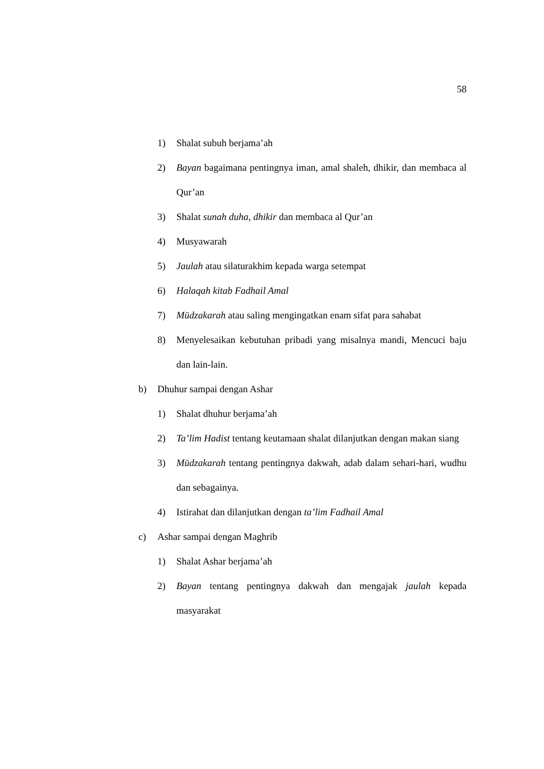58
1) Shalat subuh berjama’ah
2) Bayan bagaimana pentingnya iman, amal shaleh, dhikir, dan membaca al Qur’an
3) Shalat sunah duha, dhikir dan membaca al Qur’an
4) Musyawarah
5) Jaulah atau silaturakhim kepada warga setempat
6) Halaqah kitab Fadhail Amal
7) Mūdzakarah atau saling mengingatkan enam sifat para sahabat
8) Menyelesaikan kebutuhan pribadi yang misalnya mandi, Mencuci baju dan lain-lain.
b) Dhuhur sampai dengan Ashar
1) Shalat dhuhur berjama’ah
2) Ta’lim Hadist tentang keutamaan shalat dilanjutkan dengan makan siang
3) Mūdzakarah tentang pentingnya dakwah, adab dalam sehari-hari, wudhu dan sebagainya.
4) Istirahat dan dilanjutkan dengan ta’lim Fadhail Amal
c) Ashar sampai dengan Maghrib
1) Shalat Ashar berjama’ah
2) Bayan tentang pentingnya dakwah dan mengajak jaulah kepada masyarakat